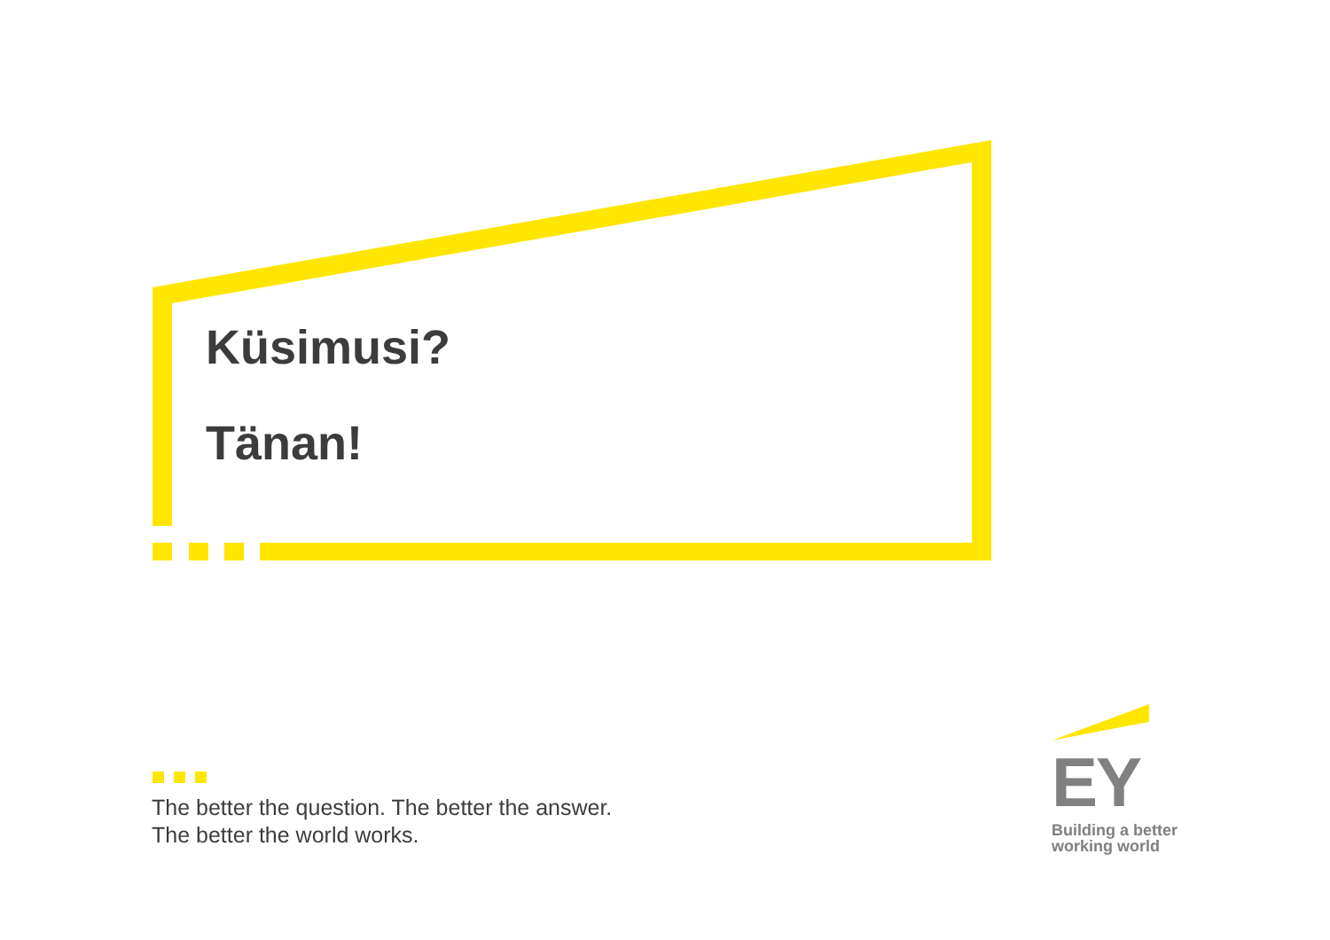Küsimusi?
Tänan!
The better the question. The better the answer.
The better the world works.
EY
Building a better
working world